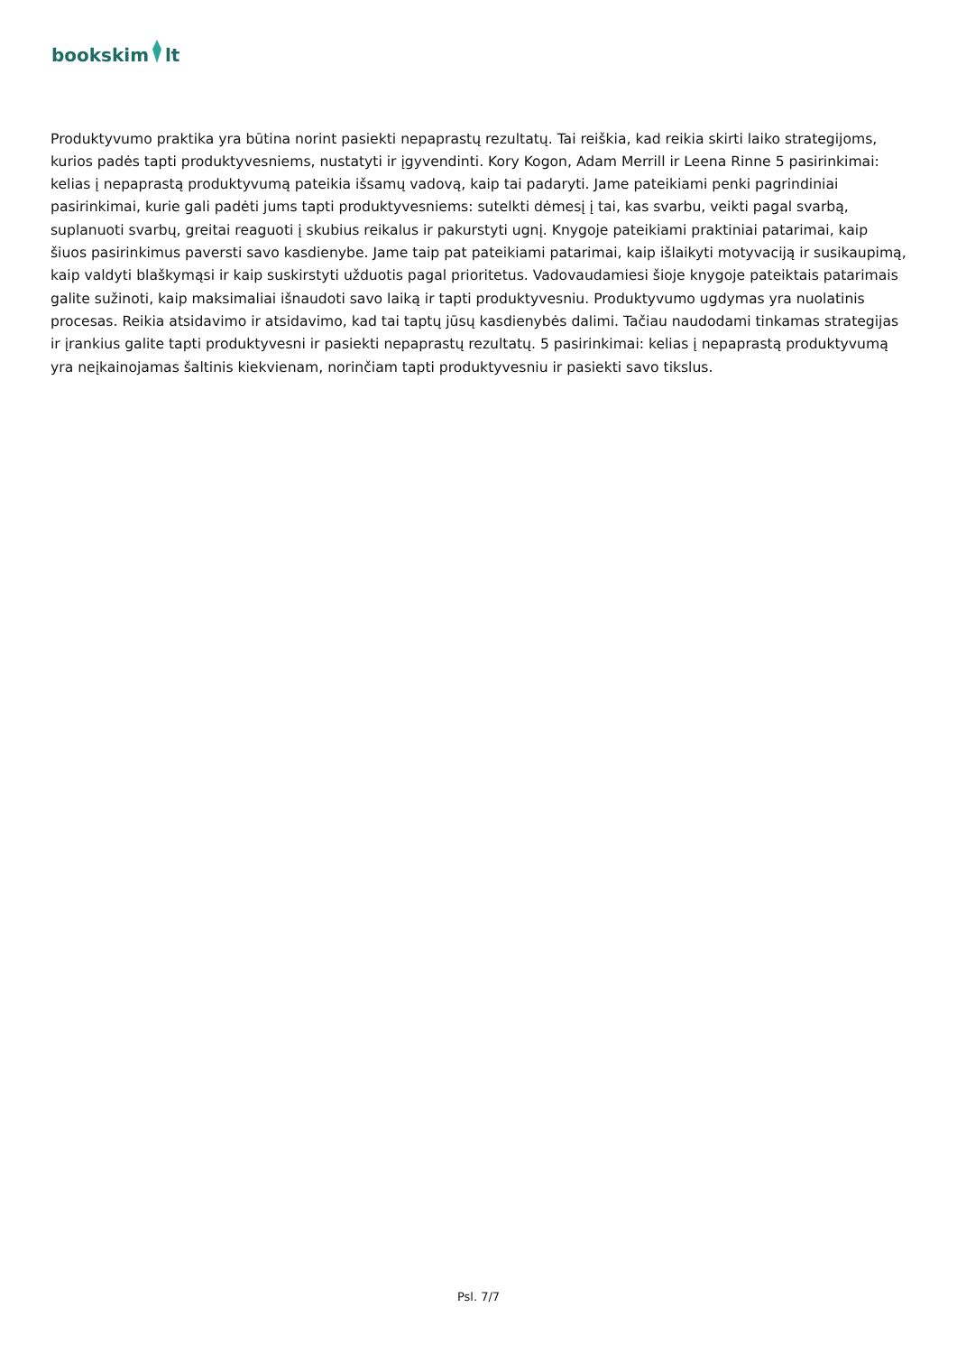bookskim lt
Produktyvumo praktika yra būtina norint pasiekti nepaprastų rezultatų. Tai reiškia, kad reikia skirti laiko strategijoms, kurios padės tapti produktyvesniems, nustatyti ir įgyvendinti. Kory Kogon, Adam Merrill ir Leena Rinne 5 pasirinkimai: kelias į nepaprastą produktyvumą pateikia išsamų vadovą, kaip tai padaryti. Jame pateikiami penki pagrindiniai pasirinkimai, kurie gali padėti jums tapti produktyvesniems: sutelkti dėmesį į tai, kas svarbu, veikti pagal svarbą, suplanuoti svarbų, greitai reaguoti į skubius reikalus ir pakurstyti ugnį. Knygoje pateikiami praktiniai patarimai, kaip šiuos pasirinkimus paversti savo kasdienybe. Jame taip pat pateikiami patarimai, kaip išlaikyti motyvaciją ir susikaupimą, kaip valdyti blaškymąsi ir kaip suskirstyti užduotis pagal prioritetus. Vadovaudamiesi šioje knygoje pateiktais patarimais galite sužinoti, kaip maksimaliai išnaudoti savo laiką ir tapti produktyvesniu. Produktyvumo ugdymas yra nuolatinis procesas. Reikia atsidavimo ir atsidavimo, kad tai taptų jūsų kasdienybės dalimi. Tačiau naudodami tinkamas strategijas ir įrankius galite tapti produktyvesni ir pasiekti nepaprastų rezultatų. 5 pasirinkimai: kelias į nepaprastą produktyvumą yra neįkainojamas šaltinis kiekvienam, norinčiam tapti produktyvesniu ir pasiekti savo tikslus.
Psl. 7/7